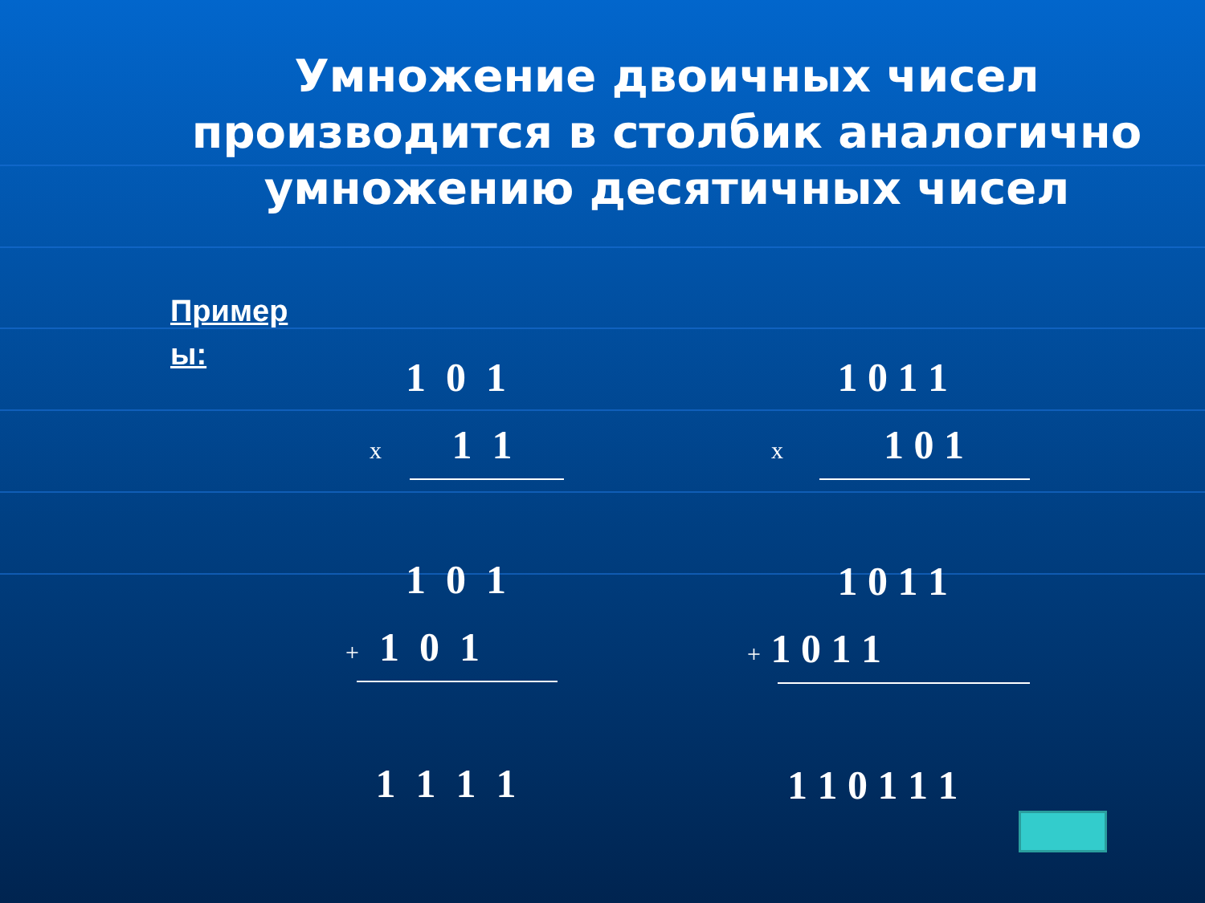Умножение двоичных чисел производится в столбик аналогично умножению десятичных чисел
Пример ы:
1 0 1
x 1 1
1 0 1
+ 1 0 1
1 1 1 1
1 0 1 1
x 1 0 1
1 0 1 1
+ 1 0 1 1
1 1 0 1 1 1